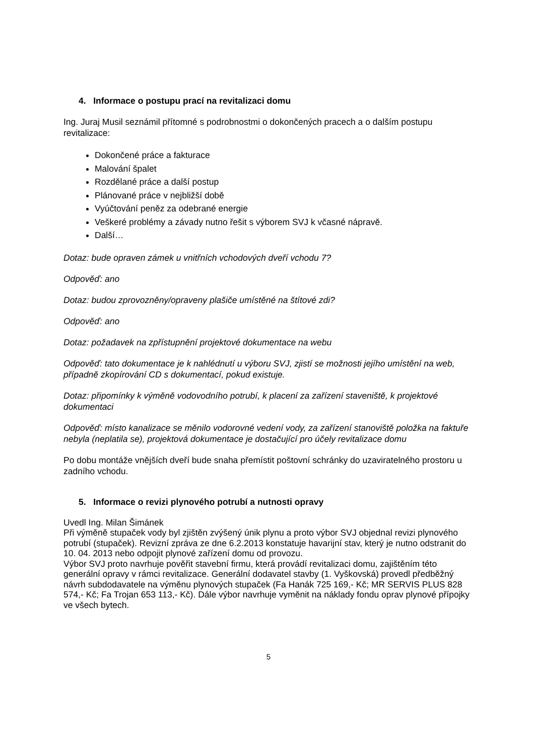4. Informace o postupu prací na revitalizaci domu
Ing. Juraj Musil seznámil přítomné s podrobnostmi o dokončených pracech a o dalším postupu revitalizace:
Dokončené práce a fakturace
Malování špalet
Rozdělané práce a další postup
Plánované práce v nejbližší době
Vyúčtování peněz za odebrané energie
Veškeré problémy a závady nutno řešit s výborem SVJ k včasné nápravě.
Další…
Dotaz: bude opraven zámek u vnitřních vchodových dveří vchodu 7?
Odpověď: ano
Dotaz: budou zprovozněny/opraveny plašiče umístěné na štítové zdi?
Odpověď: ano
Dotaz: požadavek na zpřístupnění projektové dokumentace na webu
Odpověď: tato dokumentace je k nahlédnutí u výboru SVJ, zjistí se možnosti jejího umístění na web, případně zkopírování CD s dokumentací, pokud existuje.
Dotaz: připomínky k výměně vodovodního potrubí, k placení za zařízení staveniště, k projektové dokumentaci
Odpověď: místo kanalizace se měnilo vodorovné vedení vody, za zařízení stanoviště položka na faktuře nebyla (neplatila se), projektová dokumentace je dostačující pro účely revitalizace domu
Po dobu montáže vnějších dveří bude snaha přemístit poštovní schránky do uzaviratelného prostoru u zadního vchodu.
5. Informace o revizi plynového potrubí a nutnosti opravy
Uvedl Ing. Milan Šimánek
Při výměně stupaček vody byl zjištěn zvýšený únik plynu a proto výbor SVJ objednal revizi plynového potrubí (stupaček). Revizní zpráva ze dne 6.2.2013 konstatuje havarijní stav, který je nutno odstranit do 10. 04. 2013 nebo odpojit plynové zařízení domu od provozu.
Výbor SVJ proto navrhuje pověřit stavební firmu, která provádí revitalizaci domu, zajištěním této generální opravy v rámci revitalizace. Generální dodavatel stavby (1. Vyškovská) provedl předběžný návrh subdodavatele na výměnu plynových stupaček (Fa Hanák 725 169,- Kč; MR SERVIS PLUS 828 574,- Kč; Fa Trojan 653 113,- Kč). Dále výbor navrhuje vyměnit na náklady fondu oprav plynové přípojky ve všech bytech.
5